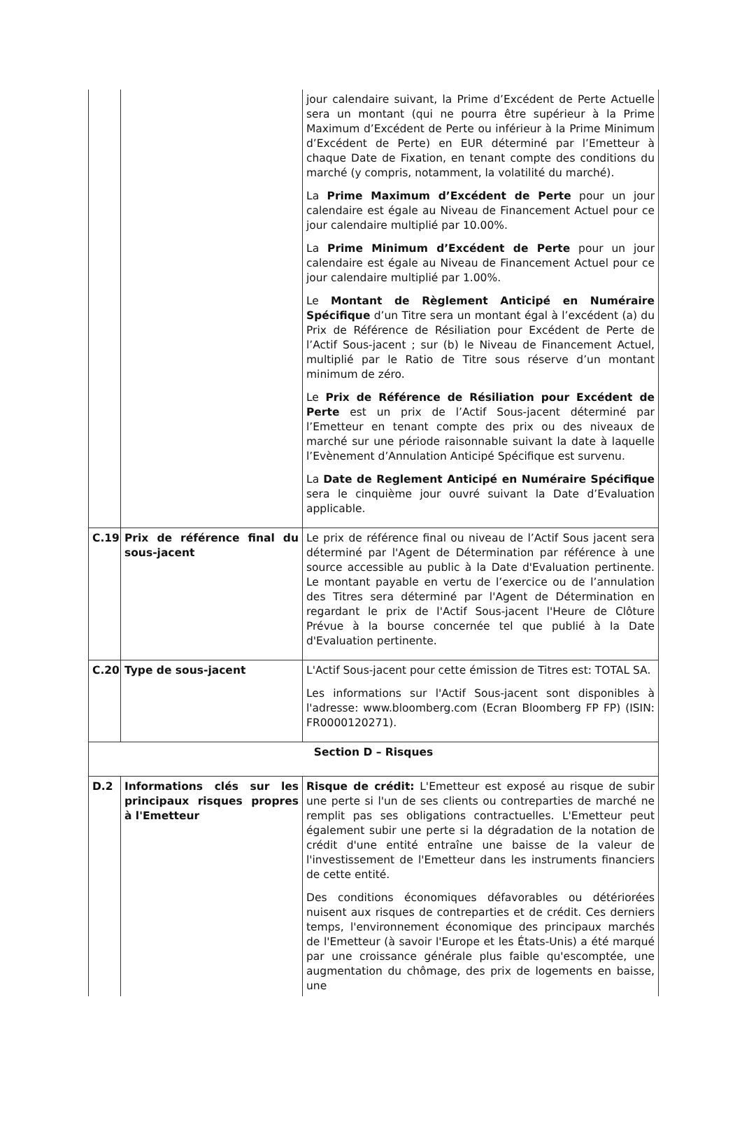| | | jour calendaire suivant, la Prime d’Excédent de Perte Actuelle sera un montant (qui ne pourra être supérieur à la Prime Maximum d’Excédent de Perte ou inférieur à la Prime Minimum d’Excédent de Perte) en EUR déterminé par l’Emetteur à chaque Date de Fixation, en tenant compte des conditions du marché (y compris, notamment, la volatilité du marché). La Prime Maximum d’Excédent de Perte pour un jour calendaire est égale au Niveau de Financement Actuel pour ce jour calendaire multiplié par 10.00%. La Prime Minimum d’Excédent de Perte pour un jour calendaire est égale au Niveau de Financement Actuel pour ce jour calendaire multiplié par 1.00%. Le Montant de Règlement Anticipé en Numéraire Spécifique d’un Titre sera un montant égal à l’excédent (a) du Prix de Référence de Résiliation pour Excédent de Perte de l’Actif Sous-jacent ; sur (b) le Niveau de Financement Actuel, multiplié par le Ratio de Titre sous réserve d’un montant minimum de zéro. Le Prix de Référence de Résiliation pour Excédent de Perte est un prix de l’Actif Sous-jacent déterminé par l’Emetteur en tenant compte des prix ou des niveaux de marché sur une période raisonnable suivant la date à laquelle l’Evènement d’Annulation Anticipé Spécifique est survenu. La Date de Reglement Anticipé en Numéraire Spécifique sera le cinquième jour ouvré suivant la Date d’Evaluation applicable. |
| C.19 | Prix de référence final du sous-jacent | Le prix de référence final ou niveau de l’Actif Sous jacent sera déterminé par l'Agent de Détermination par référence à une source accessible au public à la Date d'Evaluation pertinente. Le montant payable en vertu de l’exercice ou de l’annulation des Titres sera déterminé par l'Agent de Détermination en regardant le prix de l'Actif Sous-jacent l'Heure de Clôture Prévue à la bourse concernée tel que publié à la Date d'Evaluation pertinente. |
| C.20 | Type de sous-jacent | L'Actif Sous-jacent pour cette émission de Titres est: TOTAL SA. Les informations sur l'Actif Sous-jacent sont disponibles à l'adresse: www.bloomberg.com (Ecran Bloomberg FP FP) (ISIN: FR0000120271). |
| Section D – Risques | | |
| D.2 | Informations clés sur les principaux risques propres à l'Emetteur | Risque de crédit: L'Emetteur est exposé au risque de subir une perte si l'un de ses clients ou contreparties de marché ne remplit pas ses obligations contractuelles. L'Emetteur peut également subir une perte si la dégradation de la notation de crédit d'une entité entraîne une baisse de la valeur de l'investissement de l'Emetteur dans les instruments financiers de cette entité. Des conditions économiques défavorables ou détériorées nuisent aux risques de contreparties et de crédit. Ces derniers temps, l'environnement économique des principaux marchés de l'Emetteur (à savoir l'Europe et les États-Unis) a été marqué par une croissance générale plus faible qu'escomptée, une augmentation du chômage, des prix de logements en baisse, une |